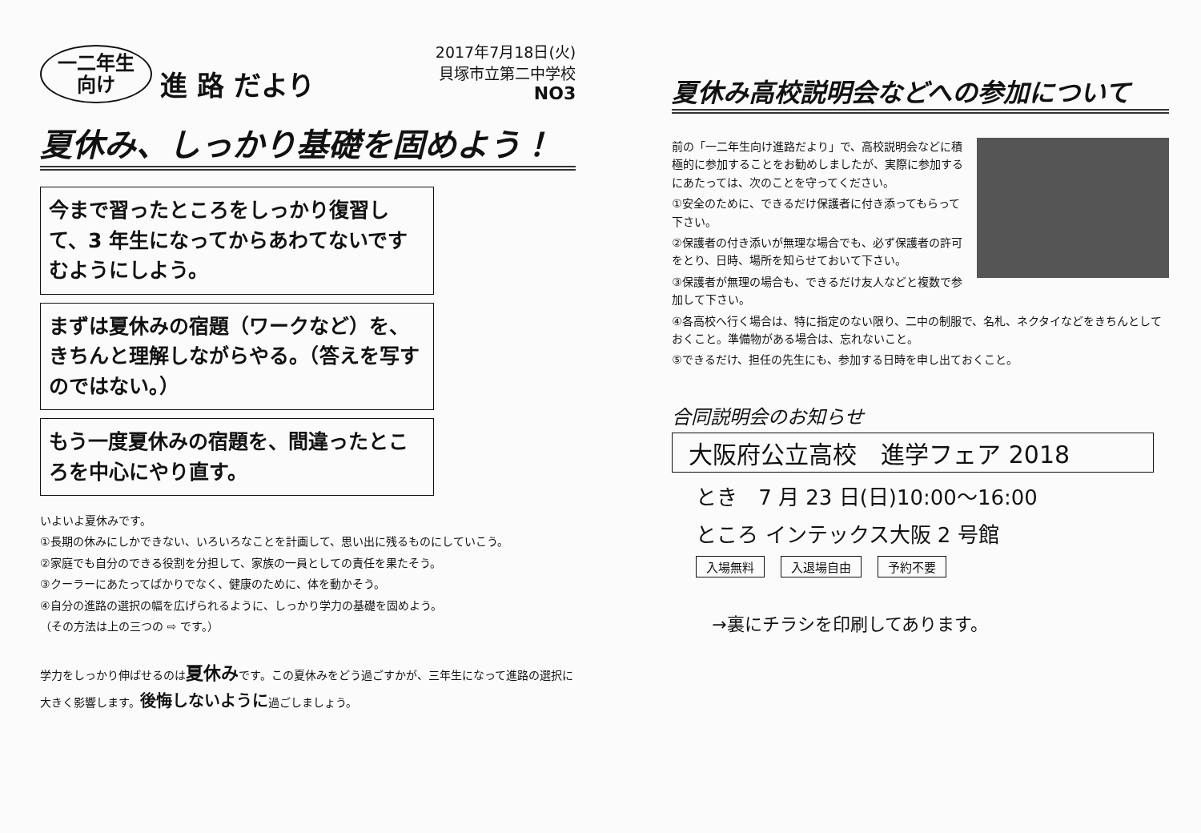一二年生
向け
進 路 だより
2017年7月18日(火)
貝塚市立第二中学校
NO3
夏休み、しっかり基礎を固めよう！
今まで習ったところをしっかり復習して、3 年生になってからあわてないですむようにしよう。
まずは夏休みの宿題（ワークなど）を、きちんと理解しながらやる。（答えを写すのではない。）
もう一度夏休みの宿題を、間違ったところを中心にやり直す。
いよいよ夏休みです。
①長期の休みにしかできない、いろいろなことを計画して、思い出に残るものにしていこう。
②家庭でも自分のできる役割を分担して、家族の一員としての責任を果たそう。
③クーラーにあたってばかりでなく、健康のために、体を動かそう。
④自分の進路の選択の幅を広げられるように、しっかり学力の基礎を固めよう。
（その方法は上の三つの ⇨ です。）
学力をしっかり伸ばせるのは夏休みです。この夏休みをどう過ごすかが、三年生になって進路の選択に大きく影響します。後悔しないように過ごしましょう。
夏休み高校説明会などへの参加について
前の「一二年生向け進路だより」で、高校説明会などに積極的に参加することをお勧めしましたが、実際に参加するにあたっては、次のことを守ってください。
①安全のために、できるだけ保護者に付き添ってもらって下さい。
②保護者の付き添いが無理な場合でも、必ず保護者の許可をとり、日時、場所を知らせておいて下さい。
③保護者が無理の場合も、できるだけ友人などと複数で参加して下さい。
④各高校へ行く場合は、特に指定のない限り、二中の制服で、名札、ネクタイなどをきちんとしておくこと。準備物がある場合は、忘れないこと。
⑤できるだけ、担任の先生にも、参加する日時を申し出ておくこと。
合同説明会のお知らせ
大阪府公立高校　進学フェア 2018
とき　7 月 23 日(日)10:00～16:00
ところ インテックス大阪 2 号館
入場無料 入退場自由 予約不要
→裏にチラシを印刷してあります。